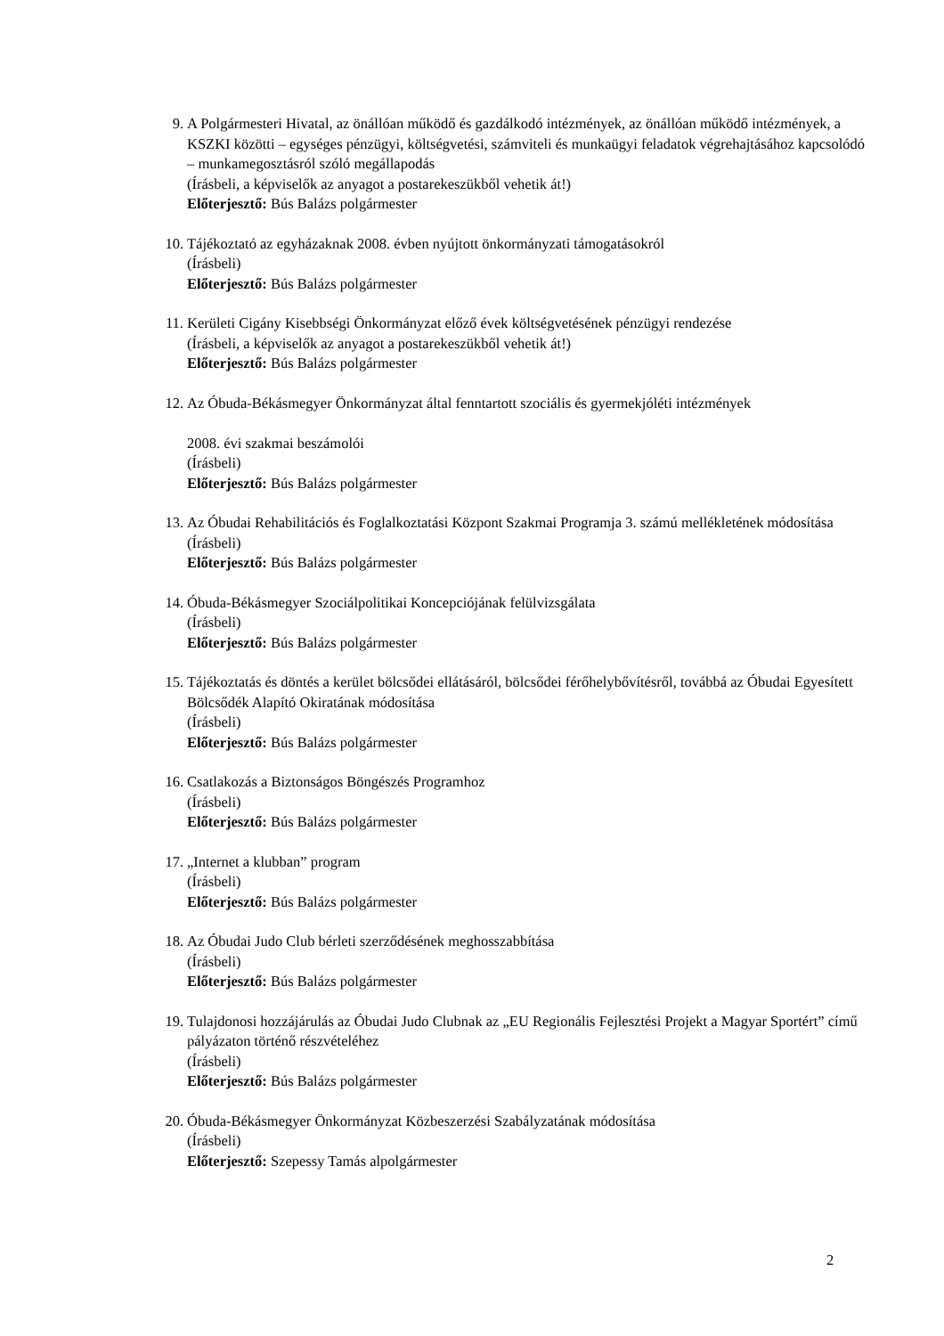9. A Polgármesteri Hivatal, az önállóan működő és gazdálkodó intézmények, az önállóan működő intézmények, a KSZKI közötti – egységes pénzügyi, költségvetési, számviteli és munkaügyi feladatok végrehajtásához kapcsolódó – munkamegosztásról szóló megállapodás
(Írásbeli, a képviselők az anyagot a postarekeszükből vehetik át!)
Előterjesztő: Bús Balázs polgármester
10. Tájékoztató az egyházaknak 2008. évben nyújtott önkormányzati támogatásokról
(Írásbeli)
Előterjesztő: Bús Balázs polgármester
11. Kerületi Cigány Kisebbségi Önkormányzat előző évek költségvetésének pénzügyi rendezése
(Írásbeli, a képviselők az anyagot a postarekeszükből vehetik át!)
Előterjesztő: Bús Balázs polgármester
12. Az Óbuda-Békásmegyer Önkormányzat által fenntartott szociális és gyermekjóléti intézmények
2008. évi szakmai beszámolói
(Írásbeli)
Előterjesztő: Bús Balázs polgármester
13. Az Óbudai Rehabilitációs és Foglalkoztatási Központ Szakmai Programja 3. számú mellékletének módosítása
(Írásbeli)
Előterjesztő: Bús Balázs polgármester
14. Óbuda-Békásmegyer Szociálpolitikai Koncepciójának felülvizsgálata
(Írásbeli)
Előterjesztő: Bús Balázs polgármester
15. Tájékoztatás és döntés a kerület bölcsődei ellátásáról, bölcsődei férőhelybővítésről, továbbá az Óbudai Egyesített Bölcsődék Alapító Okiratának módosítása
(Írásbeli)
Előterjesztő: Bús Balázs polgármester
16. Csatlakozás a Biztonságos Böngészés Programhoz
(Írásbeli)
Előterjesztő: Bús Balázs polgármester
17. „Internet a klubban” program
(Írásbeli)
Előterjesztő: Bús Balázs polgármester
18. Az Óbudai Judo Club bérleti szerződésének meghosszabbítása
(Írásbeli)
Előterjesztő: Bús Balázs polgármester
19. Tulajdonosi hozzájárulás az Óbudai Judo Clubnak az „EU Regionális Fejlesztési Projekt a Magyar Sportért” című pályázaton történő részvételéhez
(Írásbeli)
Előterjesztő: Bús Balázs polgármester
20. Óbuda-Békásmegyer Önkormányzat Közbeszerzési Szabályzatának módosítása
(Írásbeli)
Előterjesztő: Szepessy Tamás alpolgármester
2